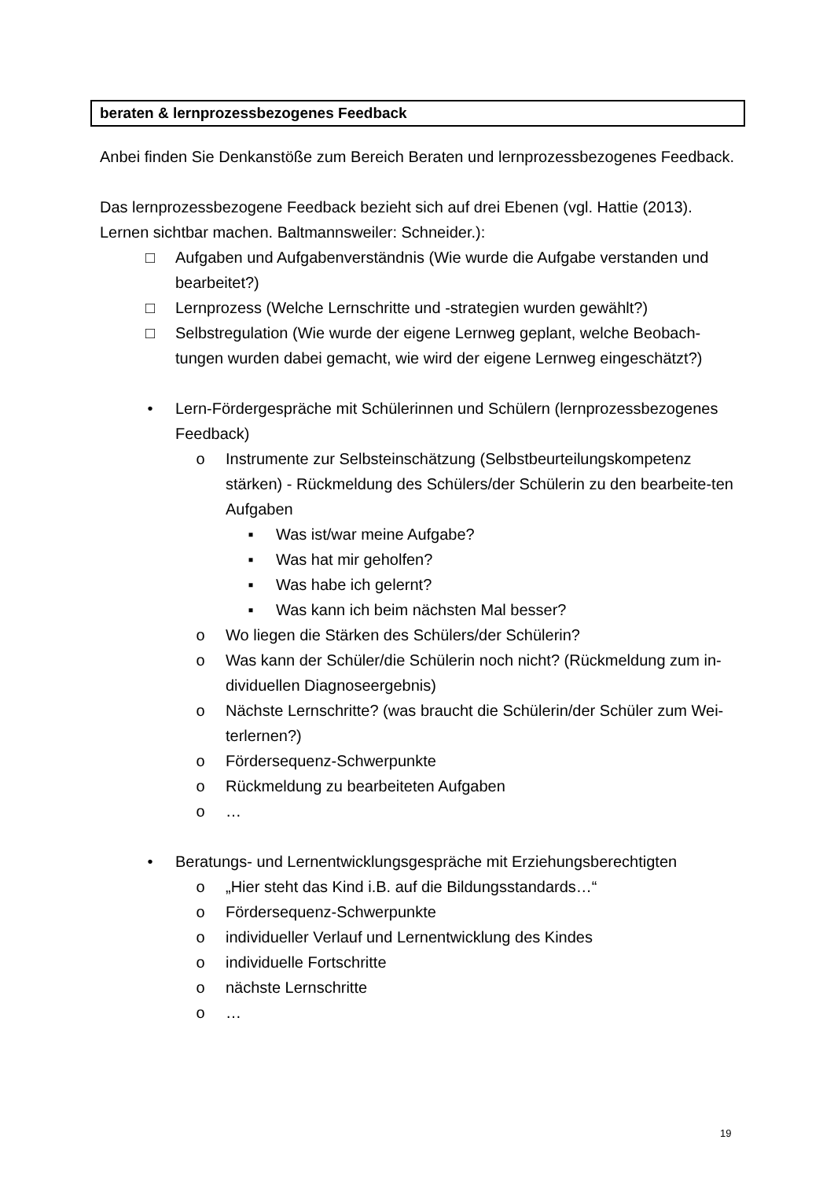beraten & lernprozessbezogenes Feedback
Anbei finden Sie Denkanstöße zum Bereich Beraten und lernprozessbezogenes Feedback.
Das lernprozessbezogene Feedback bezieht sich auf drei Ebenen (vgl. Hattie (2013). Lernen sichtbar machen. Baltmannsweiler: Schneider.):
□ Aufgaben und Aufgabenverständnis (Wie wurde die Aufgabe verstanden und bearbeitet?)
□ Lernprozess (Welche Lernschritte und -strategien wurden gewählt?)
□ Selbstregulation (Wie wurde der eigene Lernweg geplant, welche Beobach-tungen wurden dabei gemacht, wie wird der eigene Lernweg eingeschätzt?)
• Lern-Fördergespräche mit Schülerinnen und Schülern (lernprozessbezogenes Feedback)
o Instrumente zur Selbsteinschätzung (Selbstbeurteilungskompetenz stärken) - Rückmeldung des Schülers/der Schülerin zu den bearbeite-ten Aufgaben
▪ Was ist/war meine Aufgabe?
▪ Was hat mir geholfen?
▪ Was habe ich gelernt?
▪ Was kann ich beim nächsten Mal besser?
o Wo liegen die Stärken des Schülers/der Schülerin?
o Was kann der Schüler/die Schülerin noch nicht? (Rückmeldung zum in-dividuellen Diagnoseergebnis)
o Nächste Lernschritte? (was braucht die Schülerin/der Schüler zum Wei-terlernen?)
o Fördersequenz-Schwerpunkte
o Rückmeldung zu bearbeiteten Aufgaben
o …
• Beratungs- und Lernentwicklungsgespräche mit Erziehungsberechtigten
o „Hier steht das Kind i.B. auf die Bildungsstandards…“
o Fördersequenz-Schwerpunkte
o individueller Verlauf und Lernentwicklung des Kindes
o individuelle Fortschritte
o nächste Lernschritte
o …
19